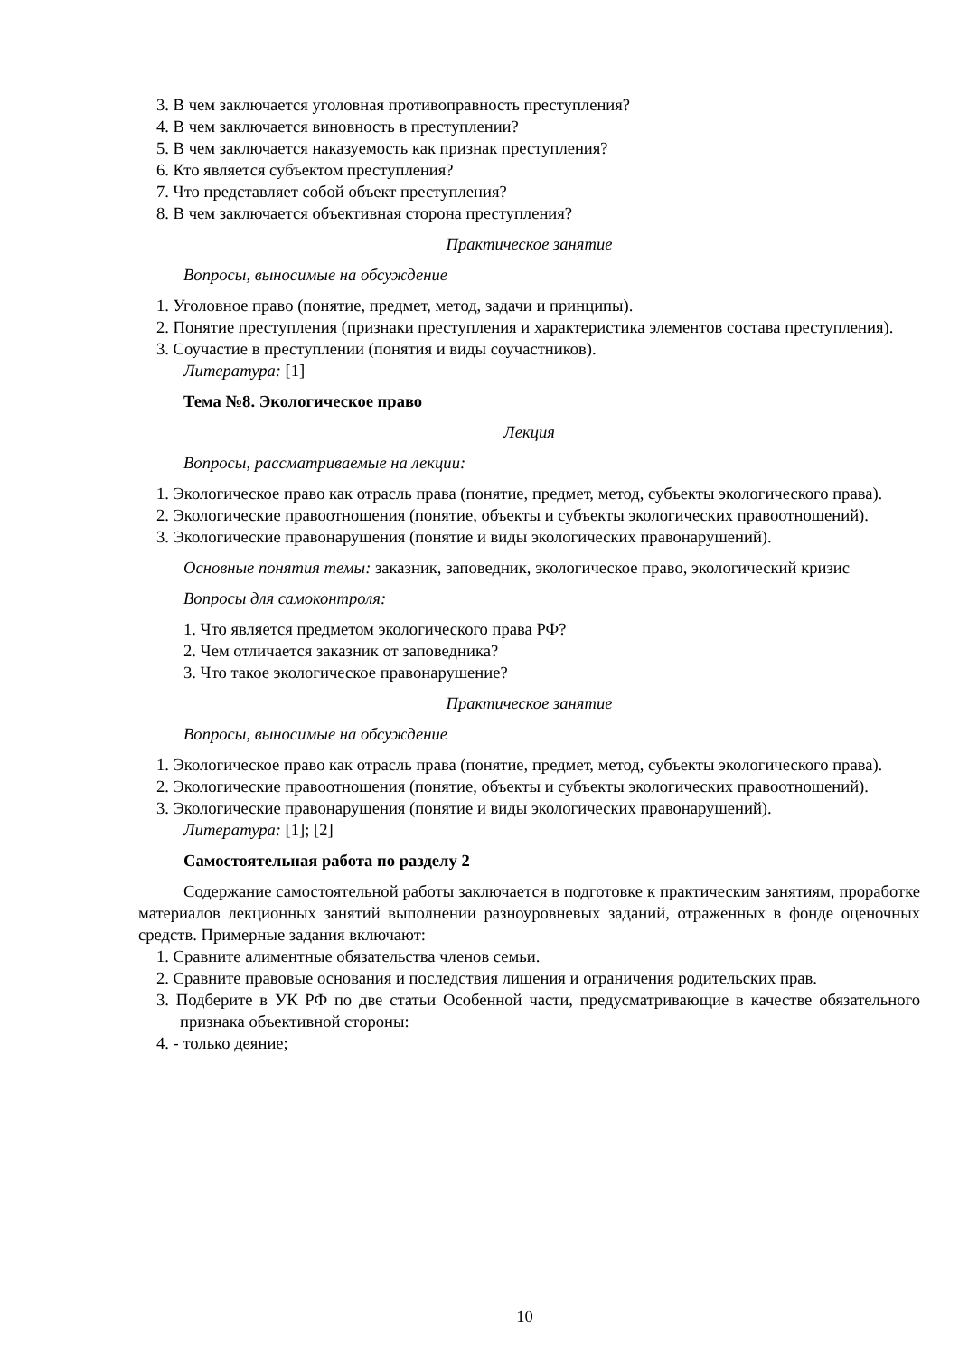3. В чем заключается уголовная противоправность преступления?
4. В чем заключается виновность в преступлении?
5. В чем заключается наказуемость как признак преступления?
6. Кто является субъектом преступления?
7. Что представляет собой объект преступления?
8. В чем заключается объективная сторона преступления?
Практическое занятие
Вопросы, выносимые на обсуждение
1. Уголовное право (понятие, предмет, метод, задачи и принципы).
2. Понятие преступления (признаки преступления и характеристика элементов состава преступления).
3. Соучастие в преступлении (понятия и виды соучастников).
Литература: [1]
Тема №8. Экологическое право
Лекция
Вопросы, рассматриваемые на лекции:
1. Экологическое право как отрасль права (понятие, предмет, метод, субъекты экологического права).
2. Экологические правоотношения (понятие, объекты и субъекты экологических правоотношений).
3. Экологические правонарушения (понятие и виды экологических правонарушений).
Основные понятия темы: заказник, заповедник, экологическое право, экологический кризис
Вопросы для самоконтроля:
1. Что является предметом экологического права РФ?
2. Чем отличается заказник от заповедника?
3. Что такое экологическое правонарушение?
Практическое занятие
Вопросы, выносимые на обсуждение
1. Экологическое право как отрасль права (понятие, предмет, метод, субъекты экологического права).
2. Экологические правоотношения (понятие, объекты и субъекты экологических правоотношений).
3. Экологические правонарушения (понятие и виды экологических правонарушений).
Литература: [1]; [2]
Самостоятельная работа по разделу 2
Содержание самостоятельной работы заключается в подготовке к практическим занятиям, проработке материалов лекционных занятий выполнении разноуровневых заданий, отраженных в фонде оценочных средств. Примерные задания включают:
1. Сравните алиментные обязательства членов семьи.
2. Сравните правовые основания и последствия лишения и ограничения родительских прав.
3. Подберите в УК РФ по две статьи Особенной части, предусматривающие в качестве обязательного признака объективной стороны:
4. - только деяние;
10